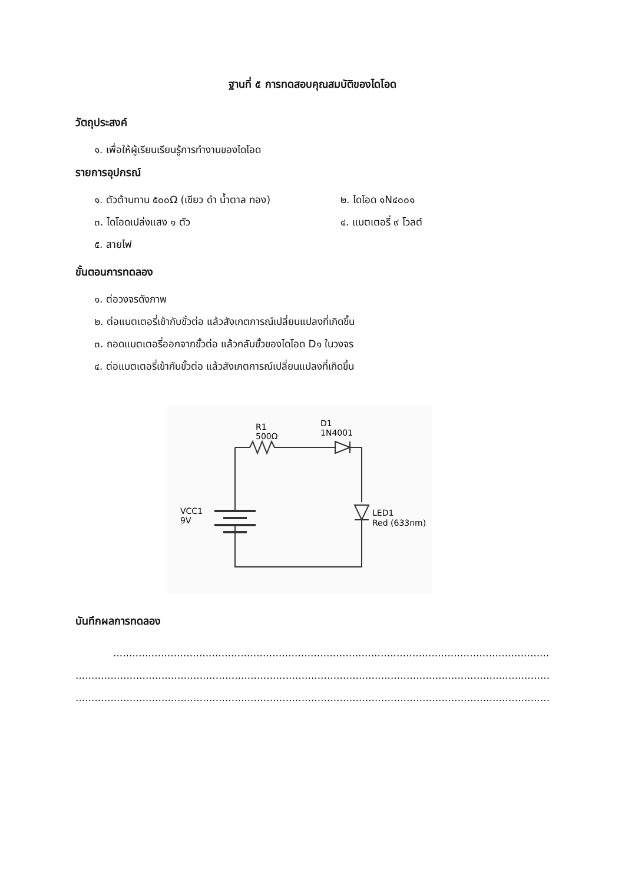ฐานที่ ๕ การทดสอบคุณสมบัติของไดโอด
วัตถุประสงค์
๑. เพื่อให้ผู้เรียนเรียนรู้การทำงานของไดโอด
รายการอุปกรณ์
๑. ตัวต้านทาน ๕๐๐Ω (เขียว ดำ น้ำตาล ทอง) ๒. ไดโอด ๑N๔๐๐๑
๓. ไดโอดเปล่งแสง ๑ ตัว ๔. แบตเตอรี่ ๙ โวลต์
๕. สายไฟ
ขั้นตอนการทดลอง
๑. ต่อวงจรดังภาพ
๒. ต่อแบตเตอรี่เข้ากับขั้วต่อ แล้วสังเกตการณ์เปลี่ยนแปลงที่เกิดขึ้น
๓. ถอดแบตเตอรี่ออกจากขั้วต่อ แล้วกลับขั้วของไดโอด D๑ ในวงจร
๔. ต่อแบตเตอรี่เข้ากับขั้วต่อ แล้วสังเกตการณ์เปลี่ยนแปลงที่เกิดขึ้น
R1
500Ω
D1
1N4001
VCC1
9V
LED1
Red (633nm)
บันทึกผลการทดลอง
...........................................................................................................................................................
.......................................................................................................................................................................
.......................................................................................................................................................................